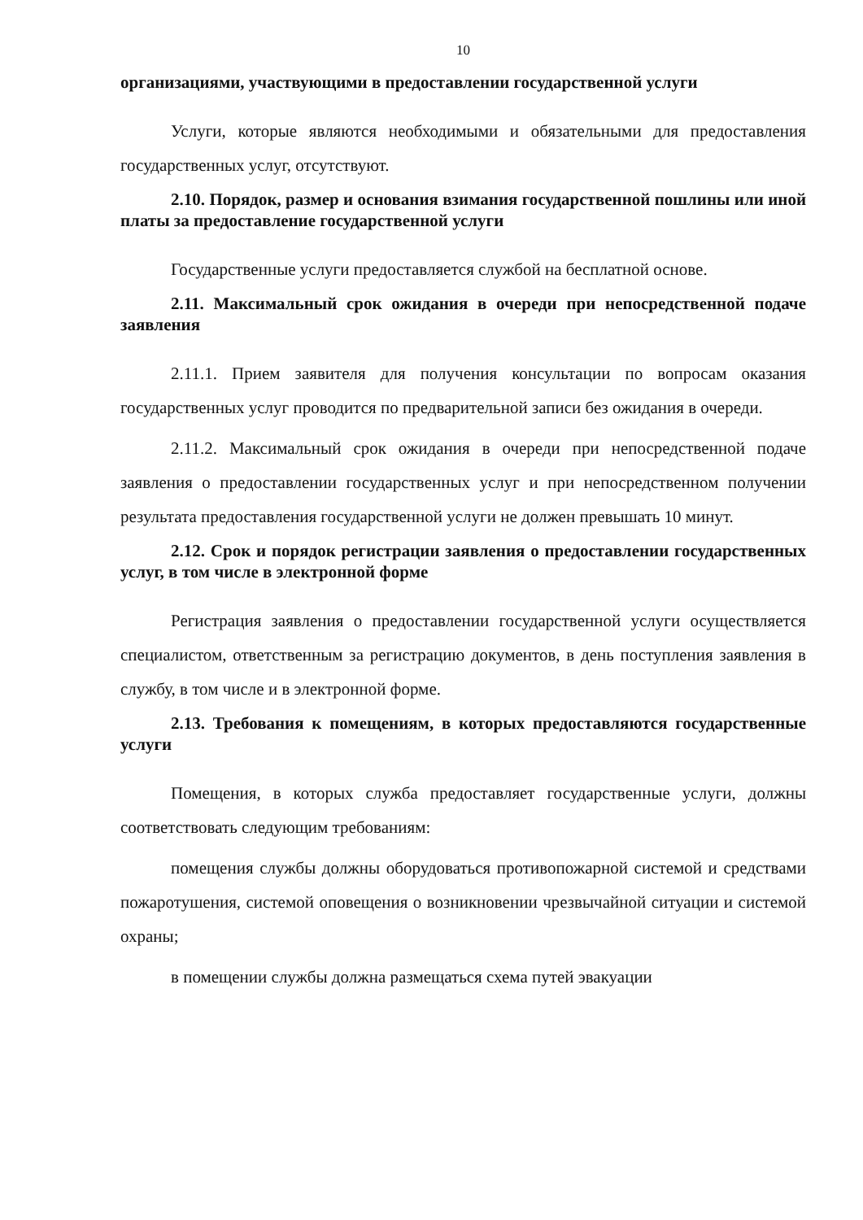10
организациями, участвующими в предоставлении государственной услуги
Услуги, которые являются необходимыми и обязательными для предоставления государственных услуг, отсутствуют.
2.10. Порядок, размер и основания взимания государственной пошлины или иной платы за предоставление государственной услуги
Государственные услуги предоставляется службой на бесплатной основе.
2.11. Максимальный срок ожидания в очереди при непосредственной подаче заявления
2.11.1. Прием заявителя для получения консультации по вопросам оказания государственных услуг проводится по предварительной записи без ожидания в очереди.
2.11.2. Максимальный срок ожидания в очереди при непосредственной подаче заявления о предоставлении государственных услуг и при непосредственном получении результата предоставления государственной услуги не должен превышать 10 минут.
2.12. Срок и порядок регистрации заявления о предоставлении государственных услуг, в том числе в электронной форме
Регистрация заявления о предоставлении государственной услуги осуществляется специалистом, ответственным за регистрацию документов, в день поступления заявления в службу, в том числе и в электронной форме.
2.13. Требования к помещениям, в которых предоставляются государственные услуги
Помещения, в которых служба предоставляет государственные услуги, должны соответствовать следующим требованиям:
помещения службы должны оборудоваться противопожарной системой и средствами пожаротушения, системой оповещения о возникновении чрезвычайной ситуации и системой охраны;
в помещении службы должна размещаться схема путей эвакуации